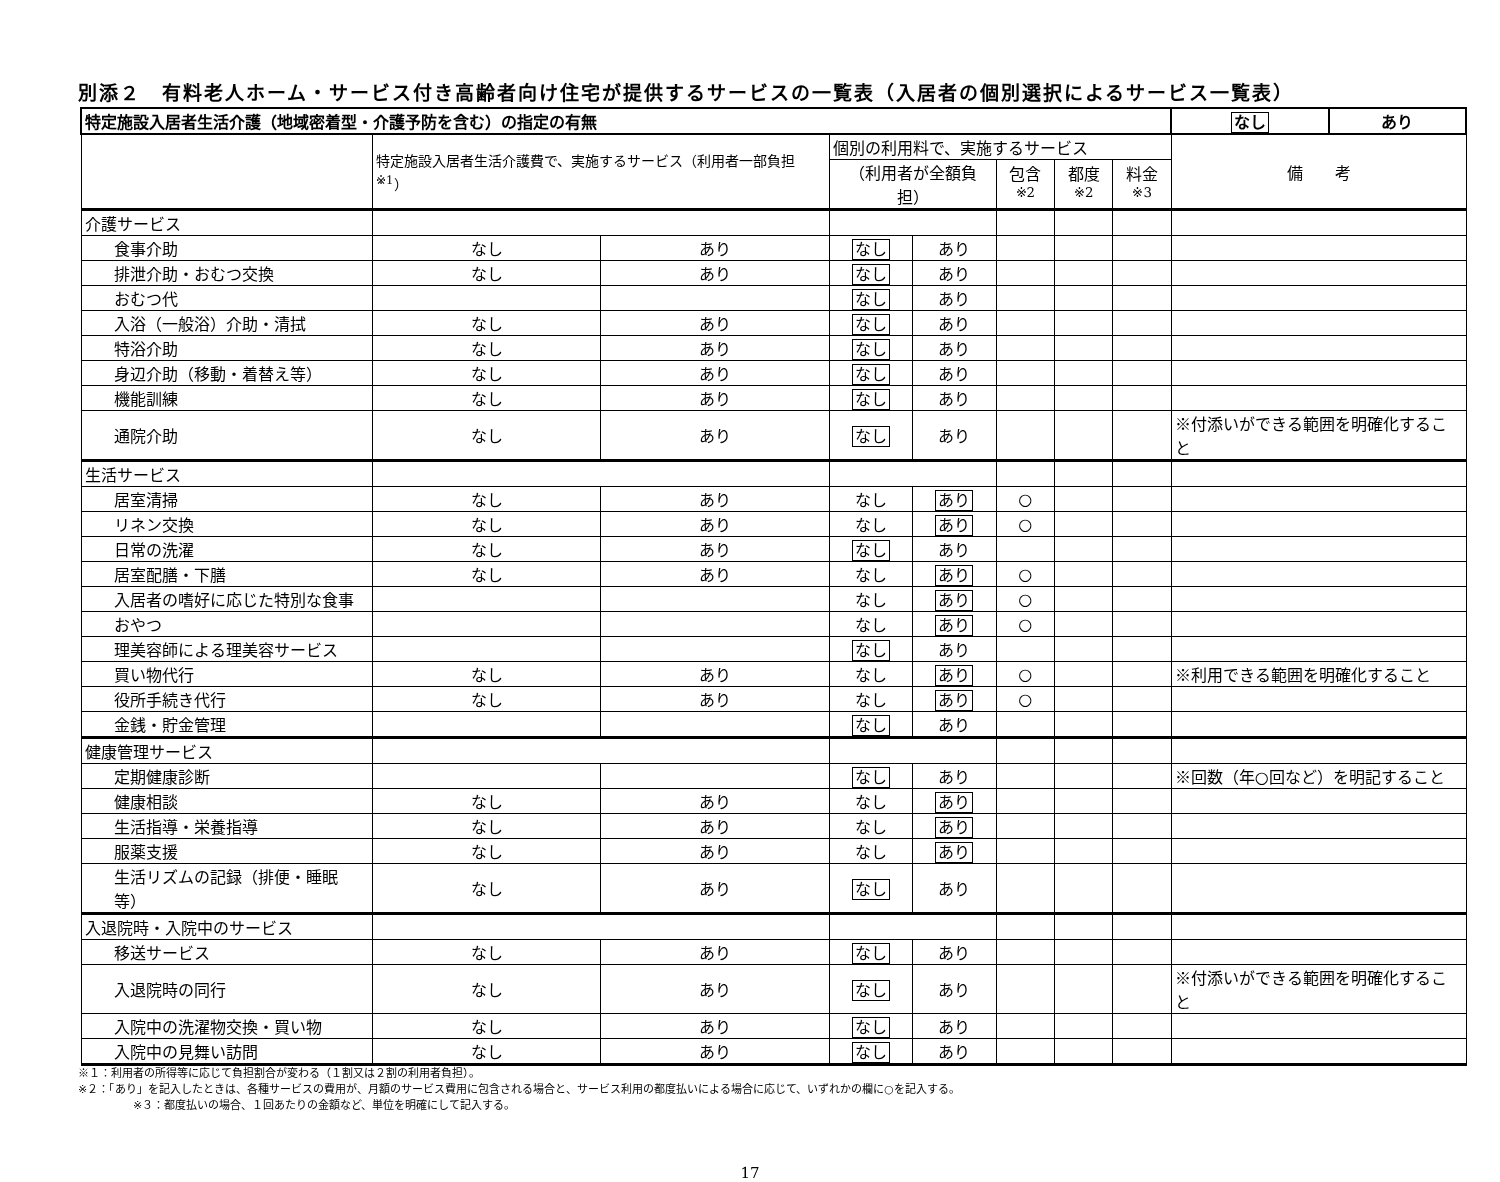別添２　有料老人ホーム・サービス付き高齢者向け住宅が提供するサービスの一覧表（入居者の個別選択によるサービス一覧表）
| 特定施設入居者生活介護（地域密着型・介護予防を含む）の指定の有無 | | | | | | | | なし | あり |
| | 特定施設入居者生活介護費で、実施するサービス（利用者一部負担<sup>※1</sup>） | | 個別の利用料で、実施するサービス | | | | | 備 考 | |
| | | | （利用者が全額負担） | | 包含<sup>※2</sup> | 都度<sup>※2</sup> | 料金<sup>※3</sup> | | |
| 介護サービス | | | | | | | | | |
| 食事介助 | なし | あり | なし | あり | | | | | |
| 排泄介助・おむつ交換 | なし | あり | なし | あり | | | | | |
| おむつ代 | | | なし | あり | | | | | |
| 入浴（一般浴）介助・清拭 | なし | あり | なし | あり | | | | | |
| 特浴介助 | なし | あり | なし | あり | | | | | |
| 身辺介助（移動・着替え等） | なし | あり | なし | あり | | | | | |
| 機能訓練 | なし | あり | なし | あり | | | | | |
| 通院介助 | なし | あり | なし | あり | | | | ※付添いができる範囲を明確化すること | |
| 生活サービス | | | | | | | | | |
| 居室清掃 | なし | あり | なし | あり | ○ | | | | |
| リネン交換 | なし | あり | なし | あり | ○ | | | | |
| 日常の洗濯 | なし | あり | なし | あり | | | | | |
| 居室配膳・下膳 | なし | あり | なし | あり | ○ | | | | |
| 入居者の嗜好に応じた特別な食事 | | | なし | あり | ○ | | | | |
| おやつ | | | なし | あり | ○ | | | | |
| 理美容師による理美容サービス | | | なし | あり | | | | | |
| 買い物代行 | なし | あり | なし | あり | ○ | | | ※利用できる範囲を明確化すること | |
| 役所手続き代行 | なし | あり | なし | あり | ○ | | | | |
| 金銭・貯金管理 | | | なし | あり | | | | | |
| 健康管理サービス | | | | | | | | | |
| 定期健康診断 | | | なし | あり | | | | ※回数（年○回など）を明記すること | |
| 健康相談 | なし | あり | なし | あり | | | | | |
| 生活指導・栄養指導 | なし | あり | なし | あり | | | | | |
| 服薬支援 | なし | あり | なし | あり | | | | | |
| 生活リズムの記録（排便・睡眠等） | なし | あり | なし | あり | | | | | |
| 入退院時・入院中のサービス | | | | | | | | | |
| 移送サービス | なし | あり | なし | あり | | | | | |
| 入退院時の同行 | なし | あり | なし | あり | | | | ※付添いができる範囲を明確化すること | |
| 入院中の洗濯物交換・買い物 | なし | あり | なし | あり | | | | | |
| 入院中の見舞い訪問 | なし | あり | なし | あり | | | | | |
※１：利用者の所得等に応じて負担割合が変わる（１割又は２割の利用者負担）。
※２：「あり」を記入したときは、各種サービスの費用が、月額のサービス費用に包含される場合と、サービス利用の都度払いによる場合に応じて、いずれかの欄に○を記入する。
※３：都度払いの場合、１回あたりの金額など、単位を明確にして記入する。
17